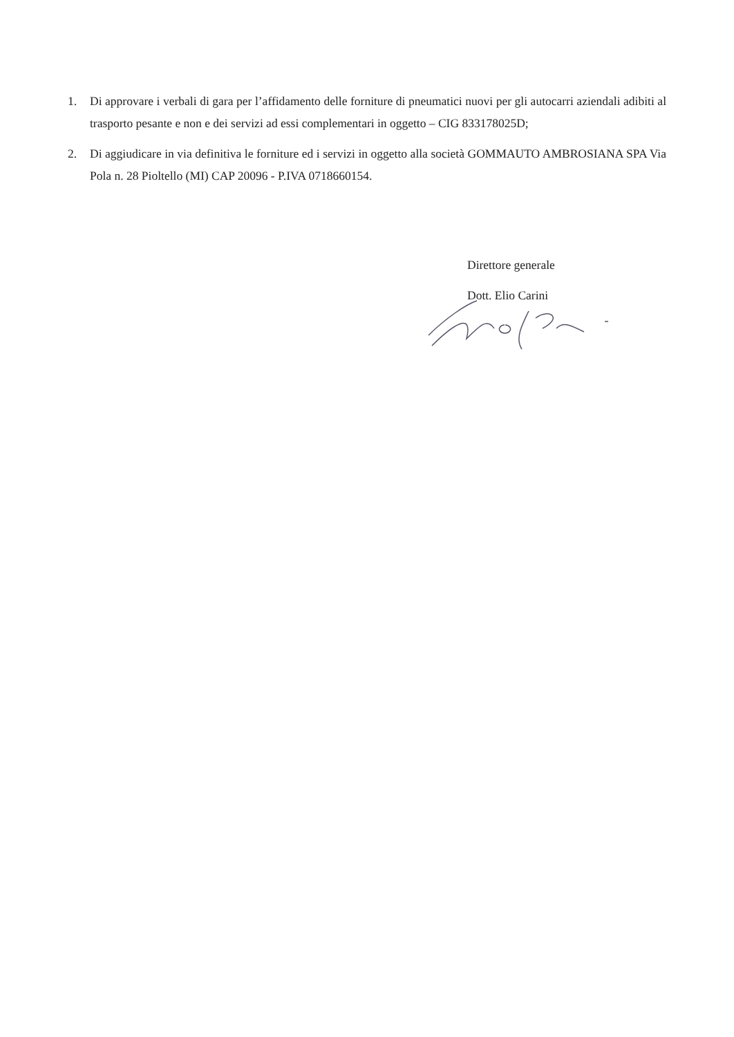1. Di approvare i verbali di gara per l’affidamento delle forniture di pneumatici nuovi per gli autocarri aziendali adibiti al trasporto pesante e non e dei servizi ad essi complementari in oggetto – CIG 833178025D;
2. Di aggiudicare in via definitiva le forniture ed i servizi in oggetto alla società GOMMAUTO AMBROSIANA SPA Via Pola n. 28 Pioltello (MI) CAP 20096 - P.IVA 0718660154.
Direttore generale
Dott. Elio Carini